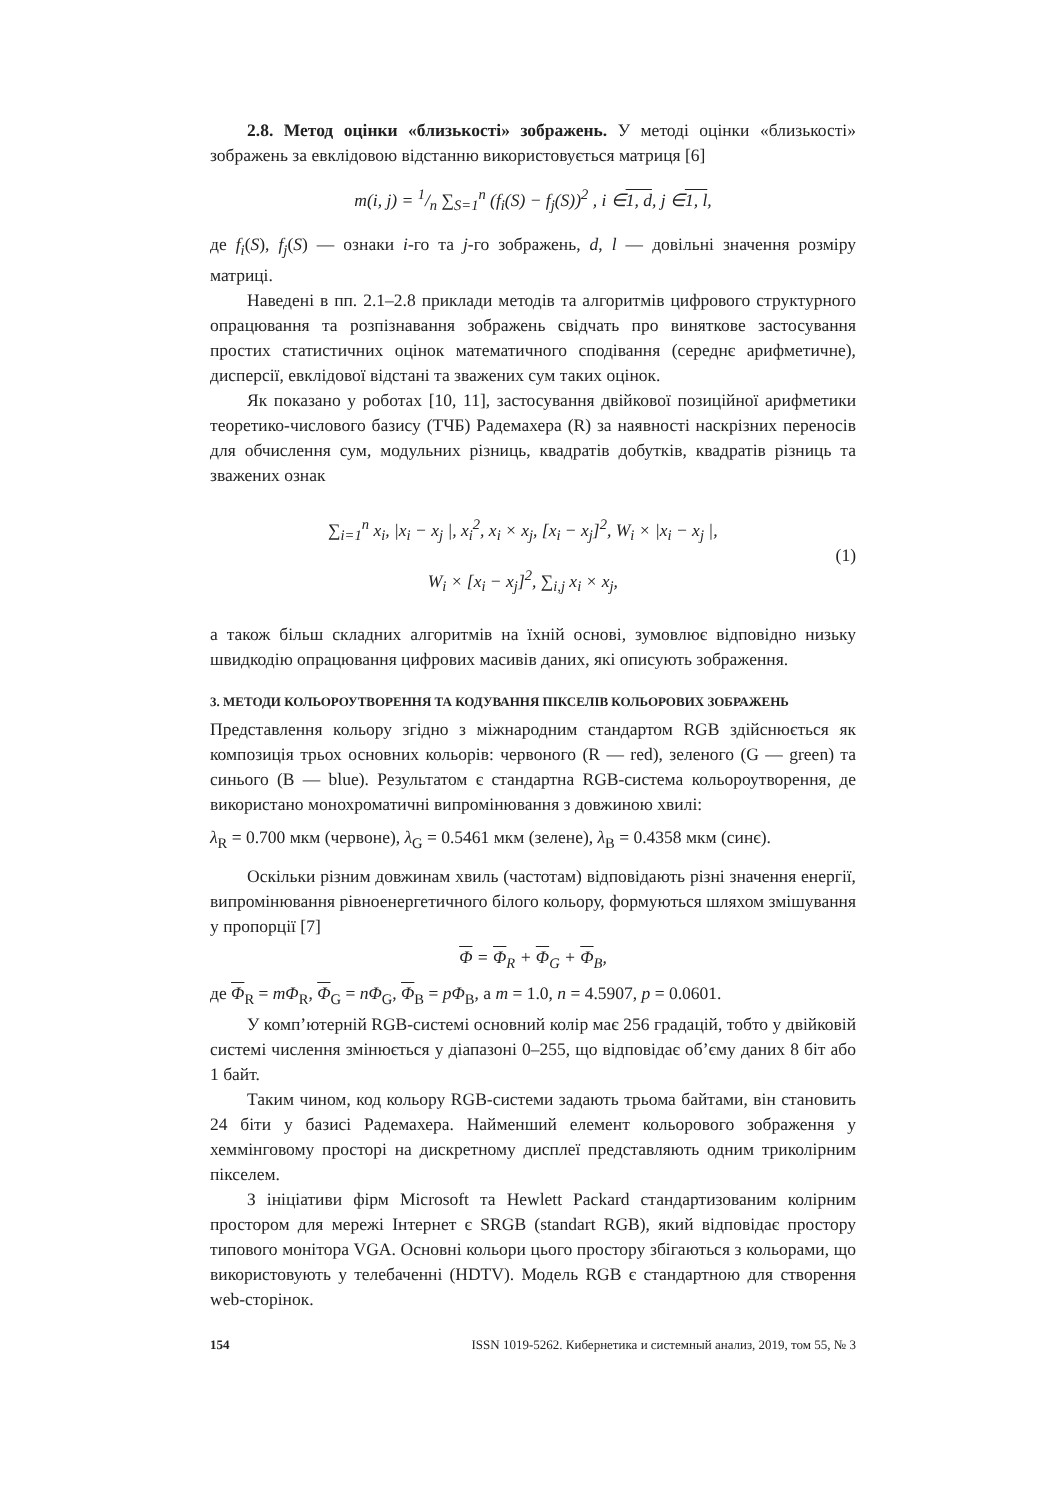2.8. Метод оцінки «близькості» зображень. У методі оцінки «близькості» зображень за евклідовою відстанню використовується матриця [6]
m(i, j) = 1/n ∑<sub>S=1</sub><sup>n</sup> (f<sub>i</sub>(S) − f<sub>j</sub>(S))<sup>2</sup> , i ∈1, d, j ∈1, l,
де f<sub>i</sub>(S), f<sub>j</sub>(S) — ознаки i-го та j-го зображень, d, l — довільні значення розміру матриці.
Наведені в пп. 2.1–2.8 приклади методів та алгоритмів цифрового структурного опрацювання та розпізнавання зображень свідчать про виняткове застосування простих статистичних оцінок математичного сподівання (середнє арифметичне), дисперсії, евклідової відстані та зважених сум таких оцінок.
Як показано у роботах [10, 11], застосування двійкової позиційної арифметики теоретико-числового базису (ТЧБ) Радемахера (R) за наявності наскрізних переносів для обчислення сум, модульних різниць, квадратів добутків, квадратів різниць та зважених ознак
∑<sub>i=1</sub><sup>n</sup> x<sub>i</sub>, |x<sub>i</sub> − x<sub>j</sub> |, x<sub>i</sub><sup>2</sup>, x<sub>i</sub> × x<sub>j</sub>, [x<sub>i</sub> − x<sub>j</sub>]<sup>2</sup>, W<sub>i</sub> × |x<sub>i</sub> − x<sub>j</sub> |,
W<sub>i</sub> × [x<sub>i</sub> − x<sub>j</sub>]<sup>2</sup>, ∑<sub>i,j</sub> x<sub>i</sub> × x<sub>j</sub>,
(1)
а також більш складних алгоритмів на їхній основі, зумовлює відповідно низьку швидкодію опрацювання цифрових масивів даних, які описують зображення.
3. МЕТОДИ КОЛЬОРОУТВОРЕННЯ ТА КОДУВАННЯ ПІКСЕЛІВ КОЛЬОРОВИХ ЗОБРАЖЕНЬ
Представлення кольору згідно з міжнародним стандартом RGB здійснюється як композиція трьох основних кольорів: червоного (R — red), зеленого (G — green) та синього (B — blue). Результатом є стандартна RGB-система кольороутворення, де використано монохроматичні випромінювання з довжиною хвилі:
λ<sub>R</sub> = 0.700 мкм (червоне), λ<sub>G</sub> = 0.5461 мкм (зелене), λ<sub>B</sub> = 0.4358 мкм (синє).
Оскільки різним довжинам хвиль (частотам) відповідають різні значення енергії, випромінювання рівноенергетичного білого кольору, формуються шляхом змішування у пропорції [7]
Φ = Φ<sub>R</sub> + Φ<sub>G</sub> + Φ<sub>B</sub>,
де Φ<sub>R</sub> = mΦ<sub>R</sub>, Φ<sub>G</sub> = nΦ<sub>G</sub>, Φ<sub>B</sub> = pΦ<sub>B</sub>, а m = 1.0, n = 4.5907, p = 0.0601.
У комп’ютерній RGB-системі основний колір має 256 градацій, тобто у двійковій системі числення змінюється у діапазоні 0–255, що відповідає об’єму даних 8 біт або 1 байт.
Таким чином, код кольору RGB-системи задають трьома байтами, він становить 24 біти у базисі Радемахера. Найменший елемент кольорового зображення у хеммінговому просторі на дискретному дисплеї представляють одним триколірним пікселем.
З ініціативи фірм Microsoft та Hewlett Packard стандартизованим колірним простором для мережі Інтернет є SRGB (standart RGB), який відповідає простору типового монітора VGA. Основні кольори цього простору збігаються з кольорами, що використовують у телебаченні (HDTV). Модель RGB є стандартною для створення web-сторінок.
154 ISSN 1019-5262. Кибернетика и системный анализ, 2019, том 55, № 3